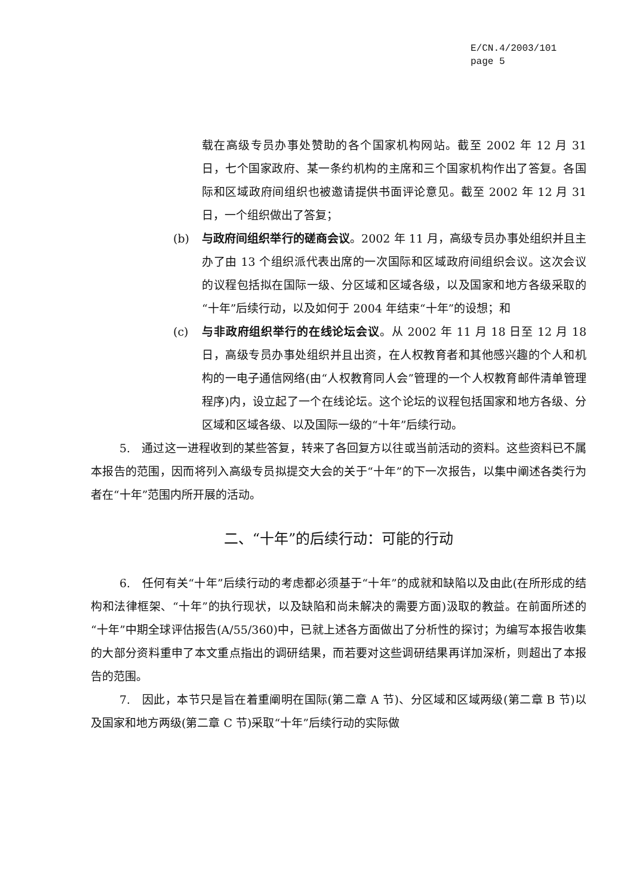E/CN.4/2003/101
page 5
载在高级专员办事处赞助的各个国家机构网站。截至 2002 年 12 月 31 日，七个国家政府、某一条约机构的主席和三个国家机构作出了答复。各国际和区域政府间组织也被邀请提供书面评论意见。截至 2002 年 12 月 31 日，一个组织做出了答复；
(b) 与政府间组织举行的磋商会议。2002 年 11 月，高级专员办事处组织并且主办了由 13 个组织派代表出席的一次国际和区域政府间组织会议。这次会议的议程包括拟在国际一级、分区域和区域各级，以及国家和地方各级采取的“十年”后续行动，以及如何于 2004 年结束“十年”的设想；和
(c) 与非政府组织举行的在线论坛会议。从 2002 年 11 月 18 日至 12 月 18 日，高级专员办事处组织并且出资，在人权教育者和其他感兴趣的个人和机构的一电子通信网络(由“人权教育同人会”管理的一个人权教育邮件清单管理程序)内，设立起了一个在线论坛。这个论坛的议程包括国家和地方各级、分区域和区域各级、以及国际一级的“十年”后续行动。
5.　通过这一进程收到的某些答复，转来了各回复方以往或当前活动的资料。这些资料已不属本报告的范围，因而将列入高级专员拟提交大会的关于“十年”的下一次报告，以集中阐述各类行为者在“十年”范围内所开展的活动。
二、“十年”的后续行动：可能的行动
6.　任何有关“十年”后续行动的考虑都必须基于“十年”的成就和缺陷以及由此(在所形成的结构和法律框架、“十年”的执行现状，以及缺陷和尚未解决的需要方面)汲取的教益。在前面所述的“十年”中期全球评估报告(A/55/360)中，已就上述各方面做出了分析性的探讨；为编写本报告收集的大部分资料重申了本文重点指出的调研结果，而若要对这些调研结果再详加深析，则超出了本报告的范围。
7.　因此，本节只是旨在着重阐明在国际(第二章 A 节)、分区域和区域两级(第二章 B 节)以及国家和地方两级(第二章 C 节)采取“十年”后续行动的实际做